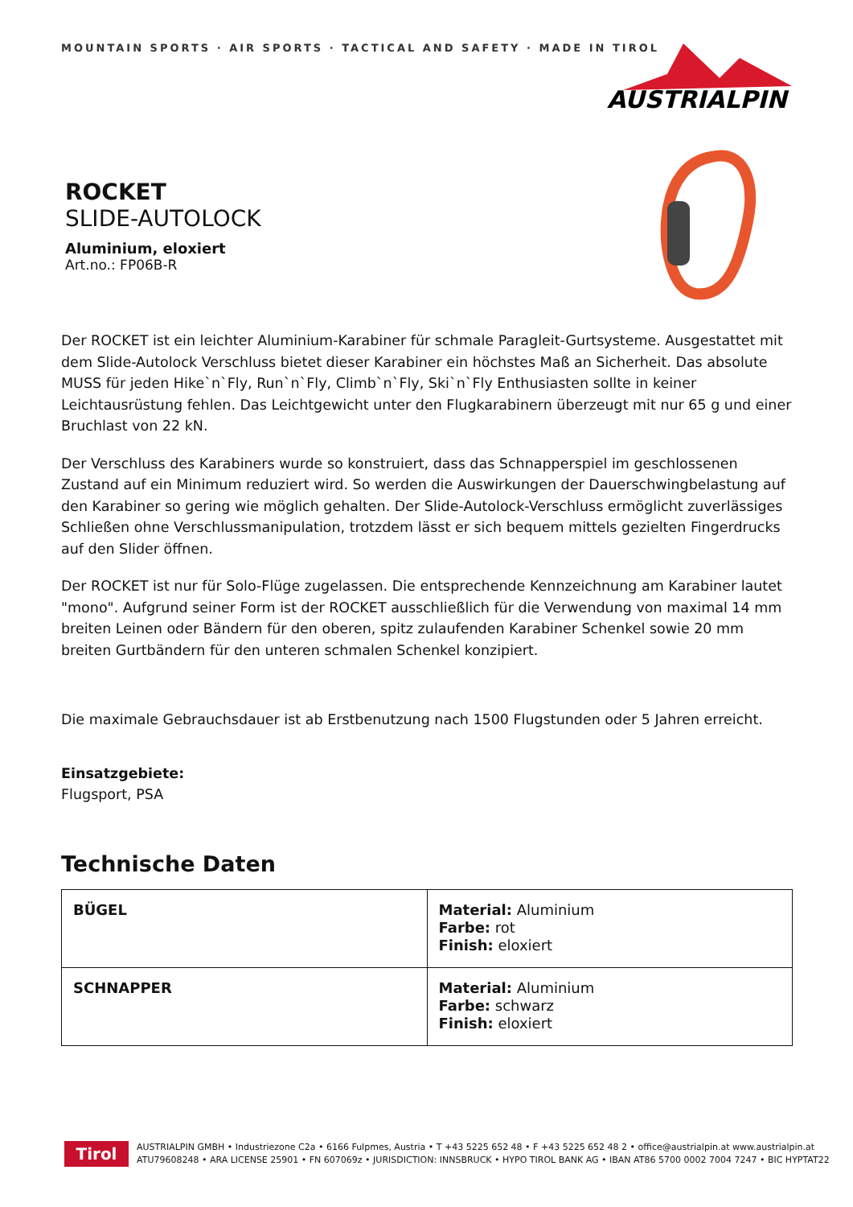MOUNTAIN SPORTS · AIR SPORTS · TACTICAL AND SAFETY · MADE IN TIROL
AUSTRIALPIN
ROCKET
SLIDE-AUTOLOCK
Aluminium, eloxiert
Art.no.: FP06B-R
Der ROCKET ist ein leichter Aluminium-Karabiner für schmale Paragleit-Gurtsysteme. Ausgestattet mit dem Slide-Autolock Verschluss bietet dieser Karabiner ein höchstes Maß an Sicherheit. Das absolute MUSS für jeden Hike`n`Fly, Run`n`Fly, Climb`n`Fly, Ski`n`Fly Enthusiasten sollte in keiner Leichtausrüstung fehlen. Das Leichtgewicht unter den Flugkarabinern überzeugt mit nur 65 g und einer Bruchlast von 22 kN.
Der Verschluss des Karabiners wurde so konstruiert, dass das Schnapperspiel im geschlossenen Zustand auf ein Minimum reduziert wird. So werden die Auswirkungen der Dauerschwingbelastung auf den Karabiner so gering wie möglich gehalten. Der Slide-Autolock-Verschluss ermöglicht zuverlässiges Schließen ohne Verschlussmanipulation, trotzdem lässt er sich bequem mittels gezielten Fingerdrucks auf den Slider öffnen.
Der ROCKET ist nur für Solo-Flüge zugelassen. Die entsprechende Kennzeichnung am Karabiner lautet "mono". Aufgrund seiner Form ist der ROCKET ausschließlich für die Verwendung von maximal 14 mm breiten Leinen oder Bändern für den oberen, spitz zulaufenden Karabiner Schenkel sowie 20 mm breiten Gurtbändern für den unteren schmalen Schenkel konzipiert.
Die maximale Gebrauchsdauer ist ab Erstbenutzung nach 1500 Flugstunden oder 5 Jahren erreicht.
Einsatzgebiete:
Flugsport, PSA
Technische Daten
| BÜGEL | Material: Aluminium Farbe: rot Finish: eloxiert |
| SCHNAPPER | Material: Aluminium Farbe: schwarz Finish: eloxiert |
Tirol
AUSTRIALPIN GMBH • Industriezone C2a • 6166 Fulpmes, Austria • T +43 5225 652 48 • F +43 5225 652 48 2 • office@austrialpin.at www.austrialpin.at
ATU79608248 • ARA LICENSE 25901 • FN 607069z • JURISDICTION: INNSBRUCK • HYPO TIROL BANK AG • IBAN AT86 5700 0002 7004 7247 • BIC HYPTAT22